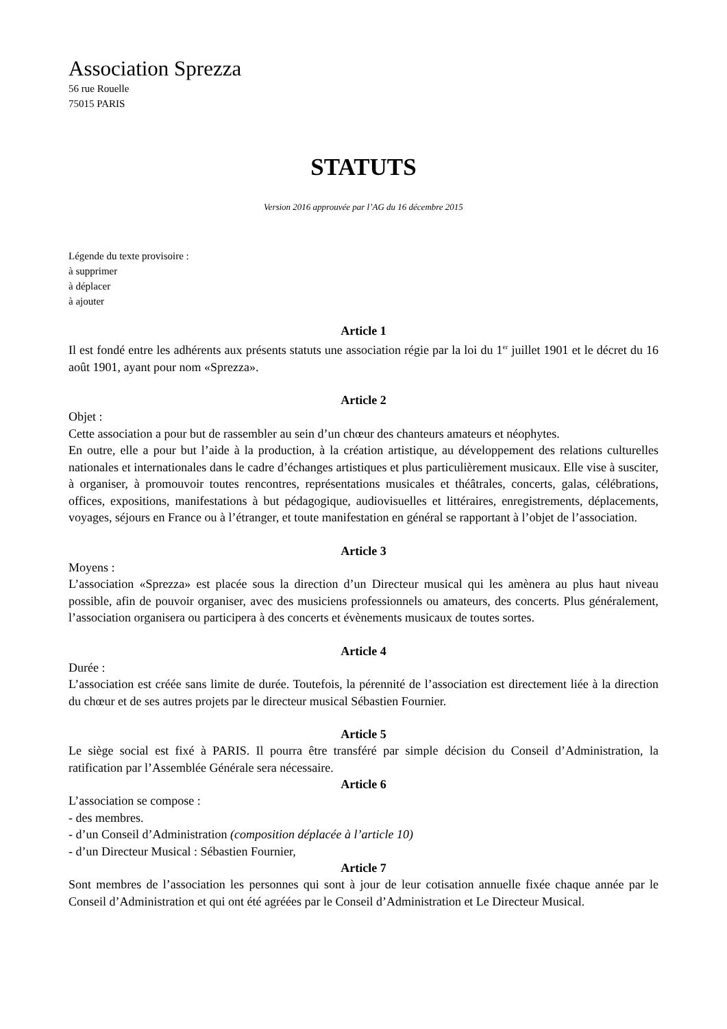Association Sprezza
56 rue Rouelle
75015 PARIS
STATUTS
Version 2016 approuvée par l’AG du 16 décembre 2015
Légende du texte provisoire :
à supprimer
à déplacer
à ajouter
Article 1
Il est fondé entre les adhérents aux présents statuts une association régie par la loi du 1<sup>er</sup> juillet 1901 et le décret du 16 août 1901, ayant pour nom «Sprezza».
Article 2
Objet :
Cette association a pour but de rassembler au sein d’un chœur des chanteurs amateurs et néophytes.
En outre, elle a pour but l’aide à la production, à la création artistique, au développement des relations culturelles nationales et internationales dans le cadre d’échanges artistiques et plus particulièrement musicaux. Elle vise à susciter, à organiser, à promouvoir toutes rencontres, représentations musicales et théâtrales, concerts, galas, célébrations, offices, expositions, manifestations à but pédagogique, audiovisuelles et littéraires, enregistrements, déplacements, voyages, séjours en France ou à l’étranger, et toute manifestation en général se rapportant à l’objet de l’association.
Article 3
Moyens :
L’association «Sprezza» est placée sous la direction d’un Directeur musical qui les amènera au plus haut niveau possible, afin de pouvoir organiser, avec des musiciens professionnels ou amateurs, des concerts. Plus généralement, l’association organisera ou participera à des concerts et évènements musicaux de toutes sortes.
Article 4
Durée :
L’association est créée sans limite de durée. Toutefois, la pérennité de l’association est directement liée à la direction du chœur et de ses autres projets par le directeur musical Sébastien Fournier.
Article 5
Le siège social est fixé à PARIS. Il pourra être transféré par simple décision du Conseil d’Administration, la ratification par l’Assemblée Générale sera nécessaire.
Article 6
L’association se compose :
- des membres.
- d’un Conseil d’Administration (composition déplacée à l’article 10)
- d’un Directeur Musical : Sébastien Fournier,
Article 7
Sont membres de l’association les personnes qui sont à jour de leur cotisation annuelle fixée chaque année par le Conseil d’Administration et qui ont été agréées par le Conseil d’Administration et Le Directeur Musical.